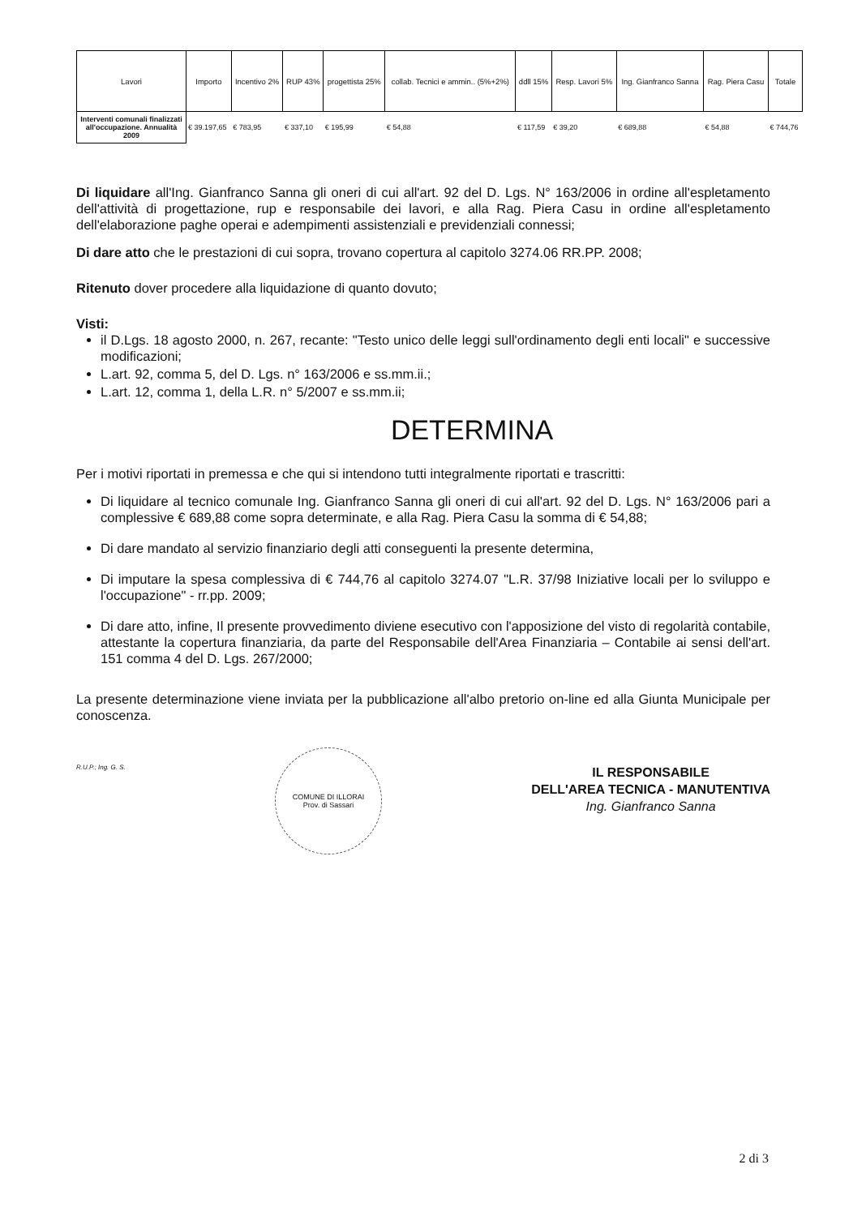| Lavori | Importo | Incentivo 2% | RUP 43% | progettista 25% | collab. Tecnici e ammin.. (5%+2%) | ddll 15% | Resp. Lavori 5% | Ing. Gianfranco Sanna | Rag. Piera Casu | Totale |
| --- | --- | --- | --- | --- | --- | --- | --- | --- | --- | --- |
| Interventi comunali finalizzati all'occupazione. Annualità 2009 | € 39.197,65 | € 783,95 | € 337,10 | € 195,99 | € 54,88 | € 117,59 | € 39,20 | € 689,88 | € 54,88 | € 744,76 |
Di liquidare all'Ing. Gianfranco Sanna gli oneri di cui all'art. 92 del D. Lgs. N° 163/2006 in ordine all'espletamento dell'attività di progettazione, rup e responsabile dei lavori, e alla Rag. Piera Casu in ordine all'espletamento dell'elaborazione paghe operai e adempimenti assistenziali e previdenziali connessi;
Di dare atto che le prestazioni di cui sopra, trovano copertura al capitolo 3274.06 RR.PP. 2008;
Ritenuto dover procedere alla liquidazione di quanto dovuto;
Visti:
il D.Lgs. 18 agosto 2000, n. 267, recante: "Testo unico delle leggi sull'ordinamento degli enti locali" e successive modificazioni;
L.art. 92, comma 5, del D. Lgs. n° 163/2006 e ss.mm.ii.;
L.art. 12, comma 1, della L.R. n° 5/2007 e ss.mm.ii;
DETERMINA
Per i motivi riportati in premessa e che qui si intendono tutti integralmente riportati e trascritti:
Di liquidare al tecnico comunale Ing. Gianfranco Sanna gli oneri di cui all'art. 92 del D. Lgs. N° 163/2006 pari a complessive € 689,88 come sopra determinate, e alla Rag. Piera Casu la somma di € 54,88;
Di dare mandato al servizio finanziario degli atti conseguenti la presente determina,
Di imputare la spesa complessiva di € 744,76 al capitolo 3274.07 "L.R. 37/98 Iniziative locali per lo sviluppo e l'occupazione" - rr.pp. 2009;
Di dare atto, infine, Il presente provvedimento diviene esecutivo con l'apposizione del visto di regolarità contabile, attestante la copertura finanziaria, da parte del Responsabile dell'Area Finanziaria – Contabile ai sensi dell'art. 151 comma 4 del D. Lgs. 267/2000;
La presente determinazione viene inviata per la pubblicazione all'albo pretorio on-line ed alla Giunta Municipale per conoscenza.
R.U.P.; Ing. G. S.
COMUNE DI ILLORAI
Prov. di Sassari
IL RESPONSABILE
DELL'AREA TECNICA - MANUTENTIVA
Ing. Gianfranco Sanna
2 di 3